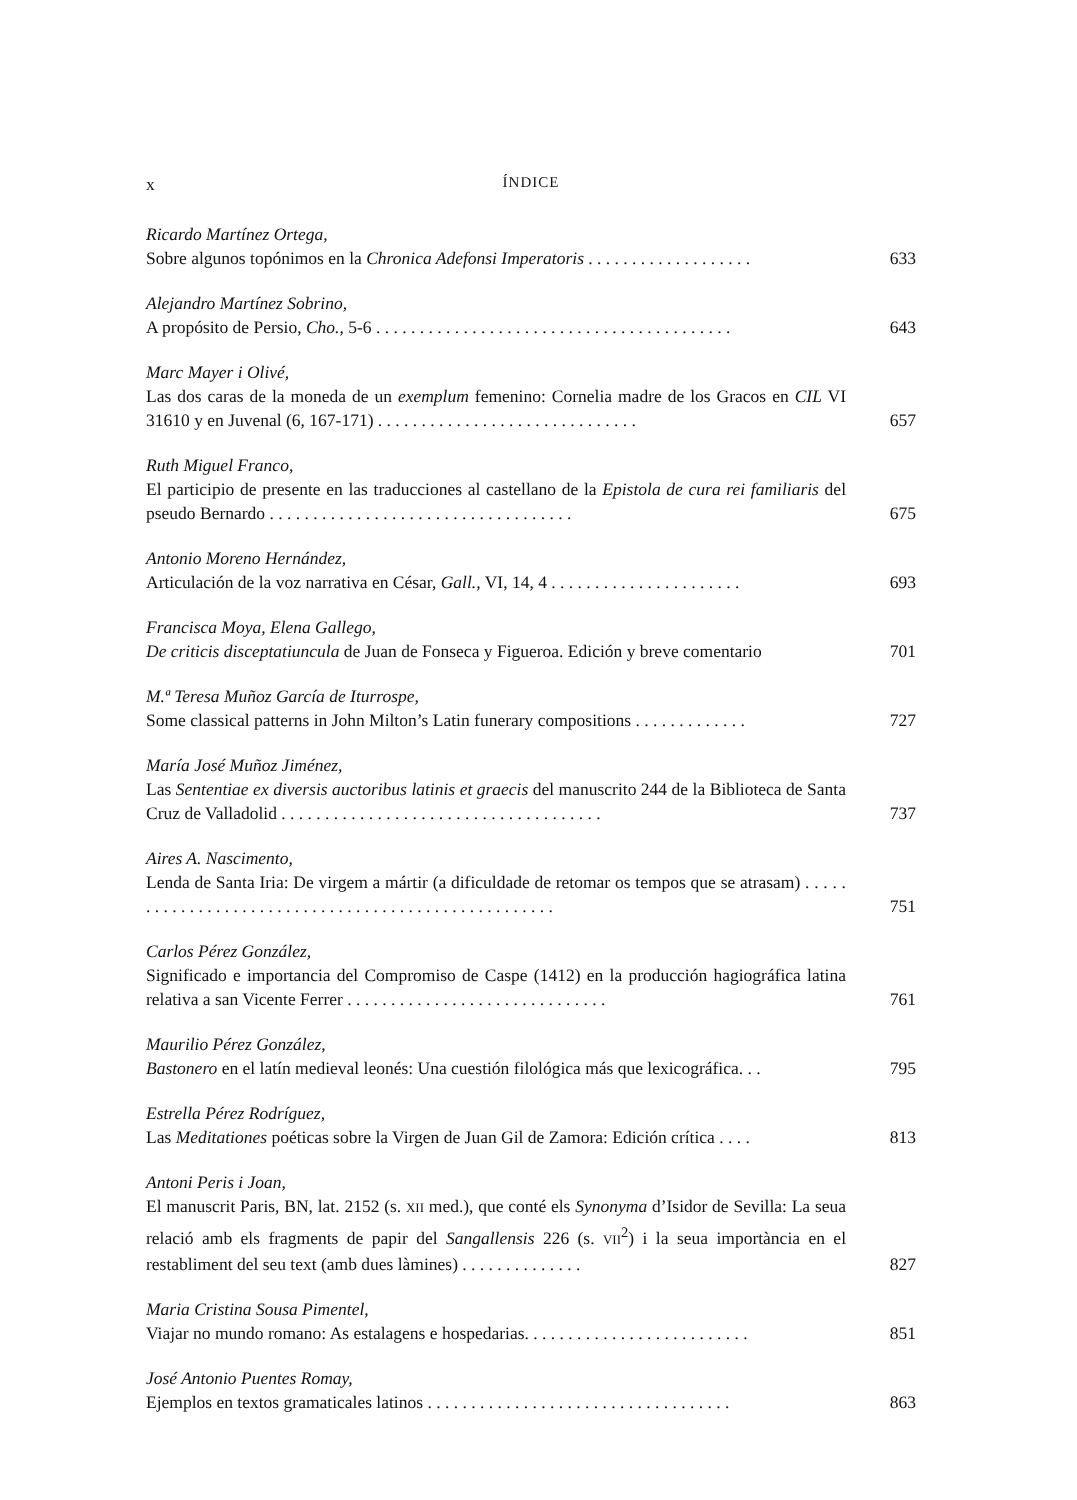x ÍNDICE
Ricardo Martínez Ortega,
Sobre algunos topónimos en la Chronica Adefonsi Imperatoris . . . . . . . . . . . . . . . . . . . 633
Alejandro Martínez Sobrino,
A propósito de Persio, Cho., 5-6 . . . . . . . . . . . . . . . . . . . . . . . . . . . . . . . . . . . . . . . . . 643
Marc Mayer i Olivé,
Las dos caras de la moneda de un exemplum femenino: Cornelia madre de los Gracos en CIL VI 31610 y en Juvenal (6, 167-171) . . . . . . . . . . . . . . . . . . . . . . . . . . . . . . 657
Ruth Miguel Franco,
El participio de presente en las traducciones al castellano de la Epistola de cura rei familiaris del pseudo Bernardo . . . . . . . . . . . . . . . . . . . . . . . . . . . . . . . . . . . 675
Antonio Moreno Hernández,
Articulación de la voz narrativa en César, Gall., VI, 14, 4 . . . . . . . . . . . . . . . . . . . . . . 693
Francisca Moya, Elena Gallego,
De criticis disceptatiuncula de Juan de Fonseca y Figueroa. Edición y breve comentario 701
M.ª Teresa Muñoz García de Iturrospe,
Some classical patterns in John Milton’s Latin funerary compositions . . . . . . . . . . . . . 727
María José Muñoz Jiménez,
Las Sententiae ex diversis auctoribus latinis et graecis del manuscrito 244 de la Biblioteca de Santa Cruz de Valladolid . . . . . . . . . . . . . . . . . . . . . . . . . . . . . . . . . . . . . 737
Aires A. Nascimento,
Lenda de Santa Iria: De virgem a mártir (a dificuldade de retomar os tempos que se atrasam) . . . . . . . . . . . . . . . . . . . . . . . . . . . . . . . . . . . . . . . . . . . . . . . . . . . . 751
Carlos Pérez González,
Significado e importancia del Compromiso de Caspe (1412) en la producción hagiográfica latina relativa a san Vicente Ferrer . . . . . . . . . . . . . . . . . . . . . . . . . . . . . . 761
Maurilio Pérez González,
Bastonero en el latín medieval leonés: Una cuestión filológica más que lexicográfica. . . 795
Estrella Pérez Rodríguez,
Las Meditationes poéticas sobre la Virgen de Juan Gil de Zamora: Edición crítica . . . . 813
Antoni Peris i Joan,
El manuscrit Paris, BN, lat. 2152 (s. XII med.), que conté els Synonyma d’Isidor de Sevilla: La seua relació amb els fragments de papir del Sangallensis 226 (s. VII<sup>2</sup>) i la seua importància en el restabliment del seu text (amb dues làmines) . . . . . . . . . . . . . . 827
Maria Cristina Sousa Pimentel,
Viajar no mundo romano: As estalagens e hospedarias. . . . . . . . . . . . . . . . . . . . . . . . . . 851
José Antonio Puentes Romay,
Ejemplos en textos gramaticales latinos . . . . . . . . . . . . . . . . . . . . . . . . . . . . . . . . . . . 863